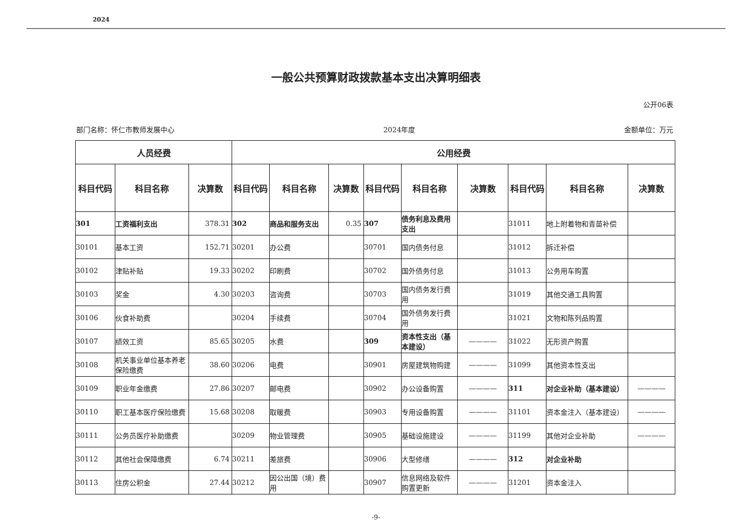2024
一般公共预算财政拨款基本支出决算明细表
公开06表
部门名称：怀仁市教师发展中心 2024年度 金额单位：万元
| 人员经费 | | | 公用经费 | | | | | | | | |
| --- | --- | --- | --- | --- | --- | --- | --- | --- | --- | --- | --- |
| 科目代码 | 科目名称 | 决算数 | 科目代码 | 科目名称 | 决算数 | 科目代码 | 科目名称 | 决算数 | 科目代码 | 科目名称 | 决算数 |
| 301 | 工资福利支出 | 378.31 | 302 | 商品和服务支出 | 0.35 | 307 | 债务利息及费用支出 | | 31011 | 地上附着物和青苗补偿 | |
| 30101 | 基本工资 | 152.71 | 30201 | 办公费 | | 30701 | 国内债务付息 | | 31012 | 拆迁补偿 | |
| 30102 | 津贴补贴 | 19.33 | 30202 | 印刷费 | | 30702 | 国外债务付息 | | 31013 | 公务用车购置 | |
| 30103 | 奖金 | 4.30 | 30203 | 咨询费 | | 30703 | 国内债务发行费用 | | 31019 | 其他交通工具购置 | |
| 30106 | 伙食补助费 | | 30204 | 手续费 | | 30704 | 国外债务发行费用 | | 31021 | 文物和陈列品购置 | |
| 30107 | 绩效工资 | 85.65 | 30205 | 水费 | | 309 | 资本性支出（基本建设） | ———— | 31022 | 无形资产购置 | |
| 30108 | 机关事业单位基本养老保险缴费 | 38.60 | 30206 | 电费 | | 30901 | 房屋建筑物购建 | ———— | 31099 | 其他资本性支出 | |
| 30109 | 职业年金缴费 | 27.86 | 30207 | 邮电费 | | 30902 | 办公设备购置 | ———— | 311 | 对企业补助（基本建设） | ———— |
| 30110 | 职工基本医疗保险缴费 | 15.68 | 30208 | 取暖费 | | 30903 | 专用设备购置 | ———— | 31101 | 资本金注入（基本建设） | ———— |
| 30111 | 公务员医疗补助缴费 | | 30209 | 物业管理费 | | 30905 | 基础设施建设 | ———— | 31199 | 其他对企业补助 | ———— |
| 30112 | 其他社会保障缴费 | 6.74 | 30211 | 差旅费 | | 30906 | 大型修缮 | ———— | 312 | 对企业补助 | |
| 30113 | 住房公积金 | 27.44 | 30212 | 因公出国（境）费用 | | 30907 | 信息网络及软件购置更新 | ———— | 31201 | 资本金注入 | |
-9-